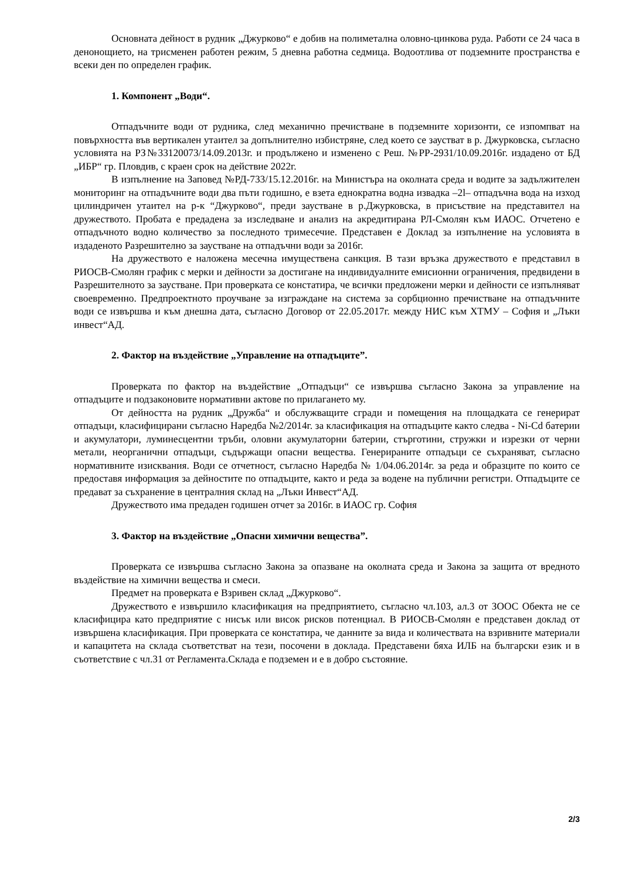Основната дейност в рудник „Джурково“ е добив на полиметална оловно-цинкова руда. Работи се 24 часа в денонощието, на трисменен работен режим, 5 дневна работна седмица. Водоотлива от подземните пространства е всеки ден по определен график.
1. Компонент „Води“.
Отпадъчните води от рудника, след механично пречистване в подземните хоризонти, се изпомпват на повърхността във вертикален утаител за допълнително избистряне, след което се заустват в р. Джурковска, съгласно условията на РЗ№33120073/14.09.2013г. и продължено и изменено с Реш. №РР-2931/10.09.2016г. издадено от БД „ИБР“ гр. Пловдив, с краен срок на действие 2022г.
В изпълнение на Заповед №РД-733/15.12.2016г. на Министъра на околната среда и водите за задължителен мониторинг на отпадъчните води два пъти годишно, е взета еднократна водна извадка –2l– отпадъчна вода на изход цилиндричен утаител на р-к “Джурково“, преди заустване в р.Джурковска, в присъствие на представител на дружеството. Пробата е предадена за изследване и анализ на акредитирана РЛ-Смолян към ИАОС. Отчетено е отпадъчното водно количество за последното тримесечие. Представен е Доклад за изпълнение на условията в издаденото Разрешително за заустване на отпадъчни води за 2016г.
На дружеството е наложена месечна имуществена санкция. В тази връзка дружеството е представил в РИОСВ-Смолян график с мерки и дейности за достигане на индивидуалните емисионни ограничения, предвидени в Разрешителното за заустване. При проверката се констатира, че всички предложени мерки и дейности се изпълняват своевременно. Предпроектното проучване за изграждане на система за сорбционно пречистване на отпадъчните води се извършва и към днешна дата, съгласно Договор от 22.05.2017г. между НИС към ХТМУ – София и „Лъки инвест“АД.
2. Фактор на въздействие „Управление на отпадъците”.
Проверката по фактор на въздействие „Отпадъци“ се извършва съгласно Закона за управление на отпадъците и подзаконовите нормативни актове по прилагането му.
От дейността на рудник „Дружба“ и обслужващите сгради и помещения на площадката се генерират отпадъци, класифицирани съгласно Наредба №2/2014г. за класификация на отпадъците както следва - Ni-Cd батерии и акумулатори, луминесцентни тръби, оловни акумулаторни батерии, стърготини, стружки и изрезки от черни метали, неорганични отпадъци, съдържащи опасни вещества. Генерираните отпадъци се съхраняват, съгласно нормативните изисквания. Води се отчетност, съгласно Наредба № 1/04.06.2014г. за реда и образците по които се предоставя информация за дейностите по отпадъците, както и реда за водене на публични регистри. Отпадъците се предават за съхранение в централния склад на „Лъки Инвест“АД.
Дружеството има предаден годишен отчет за 2016г. в ИАОС гр. София
3. Фактор на въздействие „Опасни химични вещества”.
Проверката се извършва съгласно Закона за опазване на околната среда и Закона за защита от вредното въздействие на химични вещества и смеси.
Предмет на проверката е Взривен склад „Джурково“.
Дружеството е извършило класификация на предприятието, съгласно чл.103, ал.3 от ЗООС Обекта не се класифицира като предприятие с нисък или висок рисков потенциал. В РИОСВ-Смолян е представен доклад от извършена класификация. При проверката се констатира, че данните за вида и количествата на взривните материали и капацитета на склада съответстват на тези, посочени в доклада. Представени бяха ИЛБ на български език и в съответствие с чл.31 от Регламента.Склада е подземен и е в добро състояние.
2/3